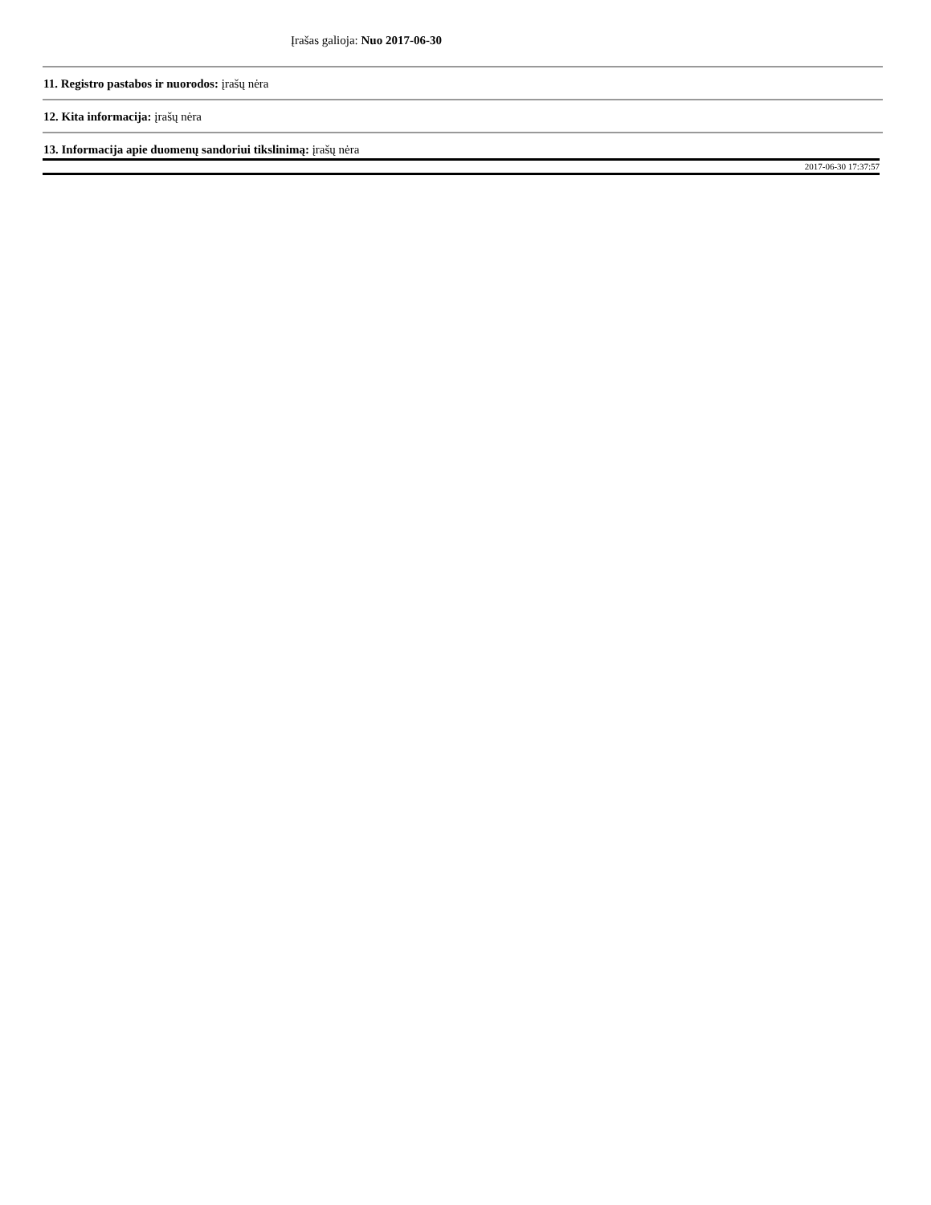Įrašas galioja: Nuo 2017-06-30
11. Registro pastabos ir nuorodos: įrašų nėra
12. Kita informacija: įrašų nėra
13. Informacija apie duomenų sandoriui tikslinimą: įrašų nėra
2017-06-30 17:37:57